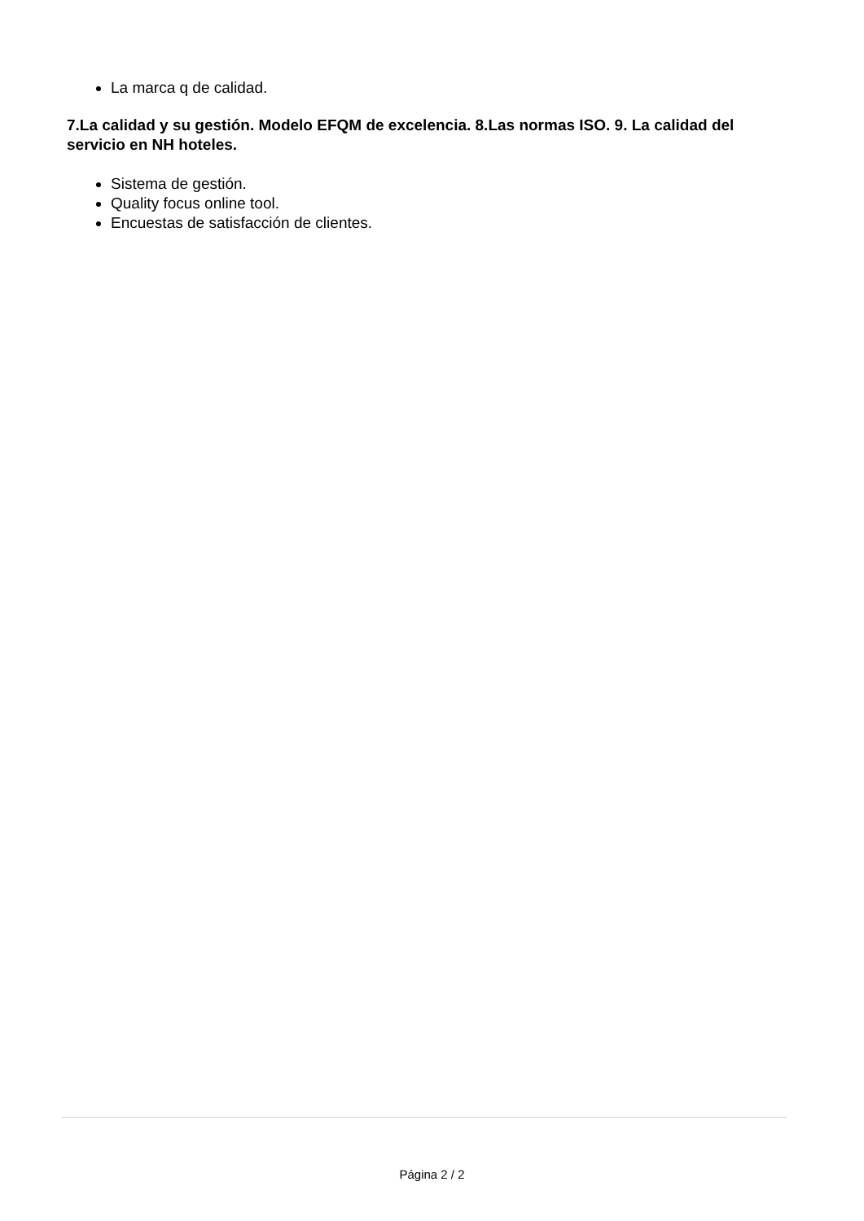La marca q de calidad.
7.La calidad y su gestión. Modelo EFQM de excelencia. 8.Las normas ISO. 9. La calidad del servicio en NH hoteles.
Sistema de gestión.
Quality focus online tool.
Encuestas de satisfacción de clientes.
Página 2 / 2